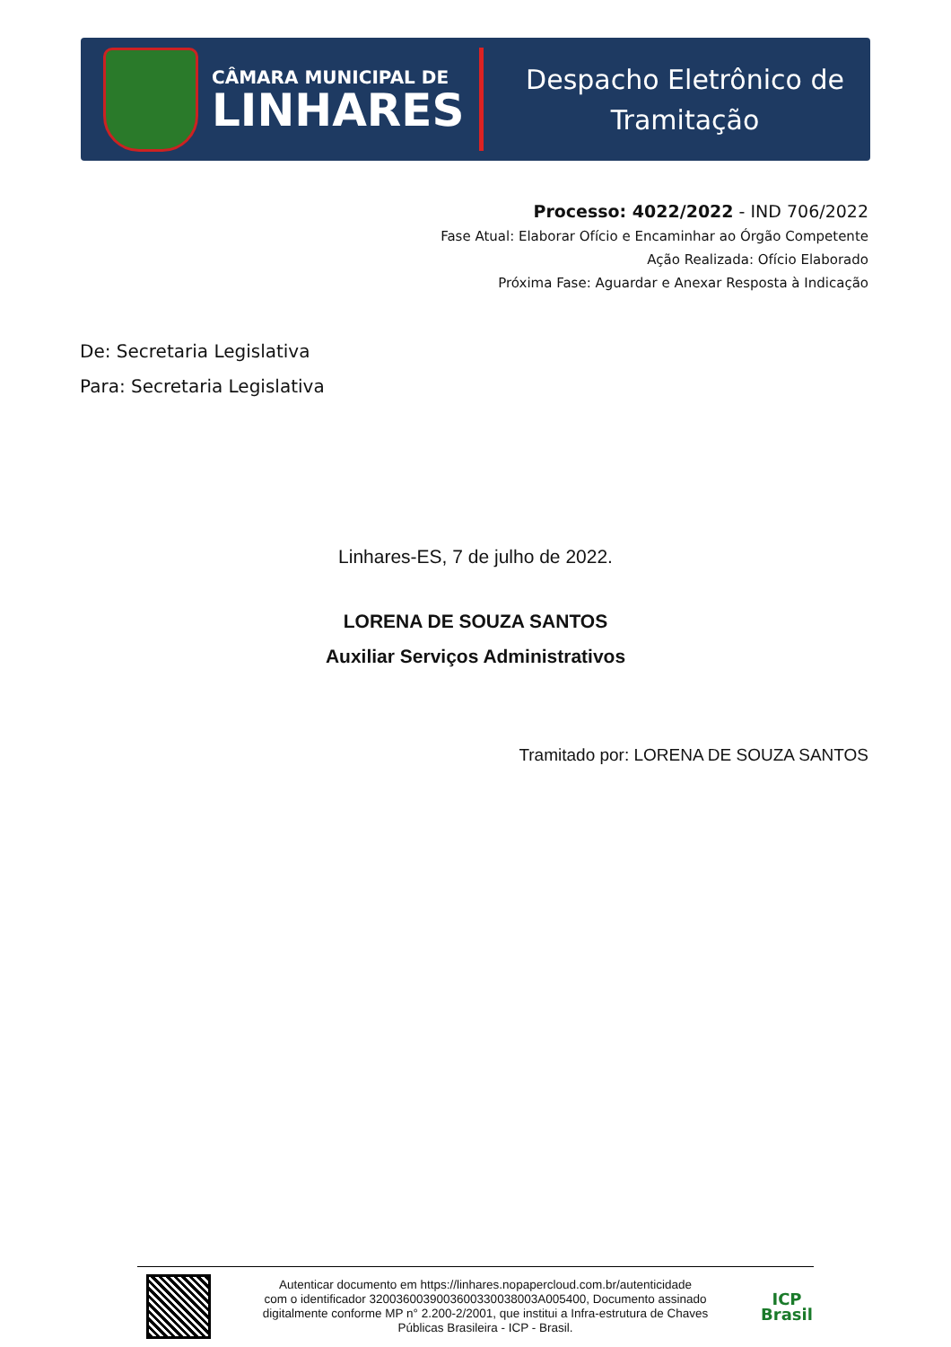CÂMARA MUNICIPAL DE
LINHARES
Despacho Eletrônico de
Tramitação
Processo: 4022/2022 - IND 706/2022
Fase Atual: Elaborar Ofício e Encaminhar ao Órgão Competente
Ação Realizada: Ofício Elaborado
Próxima Fase: Aguardar e Anexar Resposta à Indicação
De: Secretaria Legislativa
Para: Secretaria Legislativa
Linhares-ES, 7 de julho de 2022.
LORENA DE SOUZA SANTOS
Auxiliar Serviços Administrativos
Tramitado por: LORENA DE SOUZA SANTOS
Autenticar documento em https://linhares.nopapercloud.com.br/autenticidade
com o identificador 3200360039003600330038003A005400, Documento assinado
digitalmente conforme MP n° 2.200-2/2001, que institui a Infra-estrutura de Chaves
Públicas Brasileira - ICP - Brasil.
ICP
Brasil